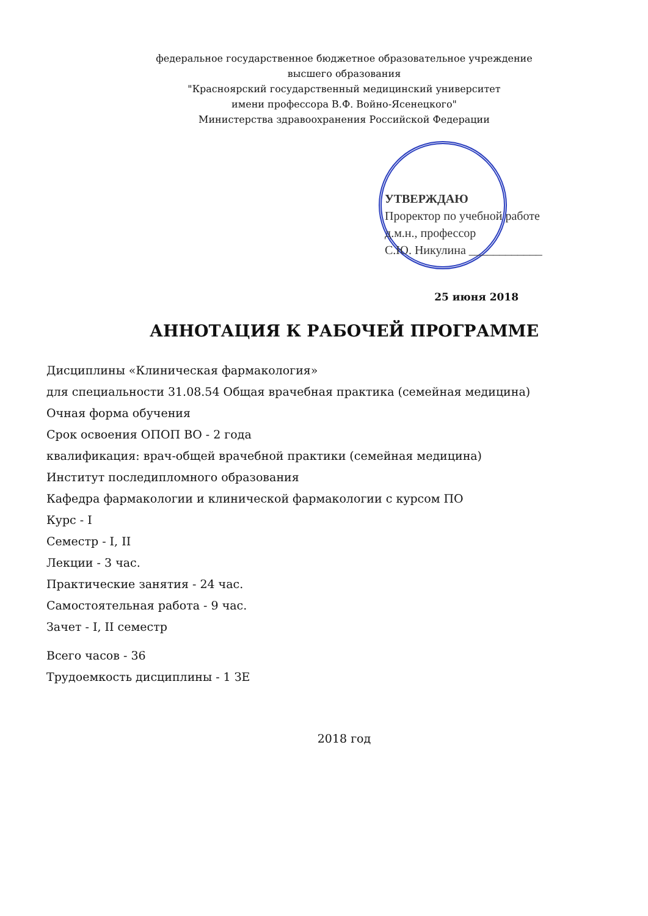федеральное государственное бюджетное образовательное учреждение
высшего образования
"Красноярский государственный медицинский университет
имени профессора В.Ф. Войно-Ясенецкого"
Министерства здравоохранения Российской Федерации
УТВЕРЖДАЮ
Проректор по учебной работе
д.м.н., профессор
С.Ю. Никулина ____________
25 июня 2018
АННОТАЦИЯ К РАБОЧЕЙ ПРОГРАММЕ
Дисциплины «Клиническая фармакология»
для специальности 31.08.54 Общая врачебная практика (семейная медицина)
Очная форма обучения
Срок освоения ОПОП ВО - 2 года
квалификация: врач-общей врачебной практики (семейная медицина)
Институт последипломного образования
Кафедра фармакологии и клинической фармакологии с курсом ПО
Курс - I
Семестр - I, II
Лекции - 3 час.
Практические занятия - 24 час.
Самостоятельная работа - 9 час.
Зачет - I, II семестр
Всего часов - 36
Трудоемкость дисциплины - 1 ЗЕ
2018 год